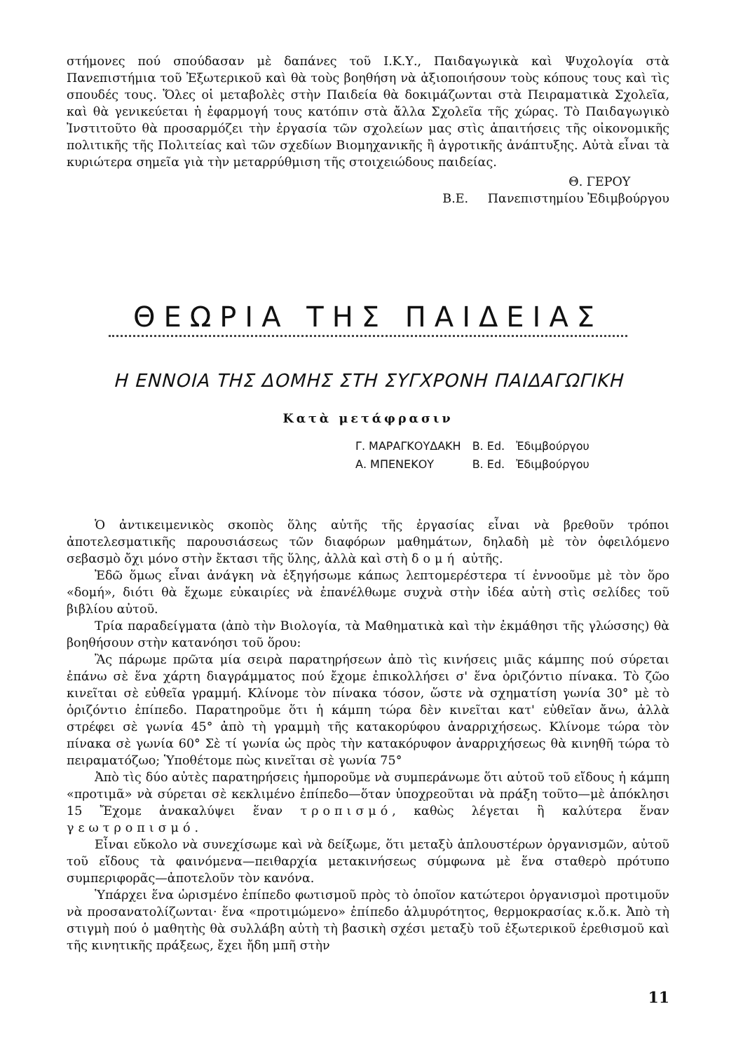στήμονες πού σπούδασαν μὲ δαπάνες τοῦ Ι.Κ.Υ., Παιδαγωγικὰ καὶ Ψυχολογία στὰ Πανεπιστήμια τοῦ Ἐξωτερικοῦ καὶ θὰ τοὺς βοηθήση νὰ ἀξιοποιήσουν τοὺς κόπους τους καὶ τὶς σπουδές τους. Ὅλες οἱ μεταβολὲς στὴν Παιδεία θὰ δοκιμάζωνται στὰ Πειραματικὰ Σχολεῖα, καὶ θὰ γενικεύεται ἡ ἐφαρμογή τους κατόπιν στὰ ἄλλα Σχολεῖα τῆς χώρας. Τὸ Παιδαγωγικὸ Ἰνστιτοῦτο θὰ προσαρμόζει τὴν ἐργασία τῶν σχολείων μας στὶς ἀπαιτήσεις τῆς οἰκονομικῆς πολιτικῆς τῆς Πολιτείας καὶ τῶν σχεδίων Βιομηχανικῆς ἢ ἀγροτικῆς ἀνάπτυξης. Αὐτὰ εἶναι τὰ κυριώτερα σημεῖα γιὰ τὴν μεταρρύθμιση τῆς στοιχειώδους παιδείας.
Θ. ΓΕΡΟΥ
B.E. Πανεπιστημίου Ἐδιμβούργου
ΘΕΩΡΙΑ ΤΗΣ ΠΑΙΔΕΙΑΣ
Η ΕΝΝΟΙΑ ΤΗΣ ΔΟΜΗΣ ΣΤΗ ΣΥΓΧΡΟΝΗ ΠΑΙΔΑΓΩΓΙΚΗ
Κατὰ μετάφρασιν
| Γ. ΜΑΡΑΓΚΟΥΔΑΚΗ | B. Ed. | Ἐδιμβούργου |
| Α. ΜΠΕΝΕΚΟΥ | B. Ed. | Ἐδιμβούργου |
Ὁ ἀντικειμενικὸς σκοπὸς ὅλης αὐτῆς τῆς ἐργασίας εἶναι νὰ βρεθοῦν τρόποι ἀποτελεσματικῆς παρουσιάσεως τῶν διαφόρων μαθημάτων, δηλαδὴ μὲ τὸν ὀφειλόμενο σεβασμὸ ὄχι μόνο στὴν ἔκτασι τῆς ὕλης, ἀλλὰ καὶ στὴ δομή αὐτῆς.
Ἐδῶ ὅμως εἶναι ἀνάγκη νὰ ἐξηγήσωμε κάπως λεπτομερέστερα τί ἐννοοῦμε μὲ τὸν ὅρο «δομή», διότι θὰ ἔχωμε εὐκαιρίες νὰ ἐπανέλθωμε συχνὰ στὴν ἰδέα αὐτὴ στὶς σελίδες τοῦ βιβλίου αὐτοῦ.
Τρία παραδείγματα (ἀπὸ τὴν Βιολογία, τὰ Μαθηματικὰ καὶ τὴν ἐκμάθησι τῆς γλώσσης) θὰ βοηθήσουν στὴν κατανόησι τοῦ ὅρου:
Ἂς πάρωμε πρῶτα μία σειρὰ παρατηρήσεων ἀπὸ τὶς κινήσεις μιᾶς κάμπης πού σύρεται ἐπάνω σὲ ἕνα χάρτη διαγράμματος πού ἔχομε ἐπικολλήσει σ' ἕνα ὁριζόντιο πίνακα. Τὸ ζῶο κινεῖται σὲ εὐθεῖα γραμμή. Κλίνομε τὸν πίνακα τόσον, ὥστε νὰ σχηματίση γωνία 30° μὲ τὸ ὁριζόντιο ἐπίπεδο. Παρατηροῦμε ὅτι ἡ κάμπη τώρα δὲν κινεῖται κατ' εὐθεῖαν ἄνω, ἀλλὰ στρέφει σὲ γωνία 45° ἀπὸ τὴ γραμμὴ τῆς κατακορύφου ἀναρριχήσεως. Κλίνομε τώρα τὸν πίνακα σὲ γωνία 60° Σὲ τί γωνία ὡς πρὸς τὴν κατακόρυφον ἀναρριχήσεως θὰ κινηθῆ τώρα τὸ πειραματόζωο; Ὑποθέτομε πὼς κινεῖται σὲ γωνία 75°
Ἀπὸ τὶς δύο αὐτὲς παρατηρήσεις ἠμποροῦμε νὰ συμπεράνωμε ὅτι αὐτοῦ τοῦ εἴδους ἡ κάμπη «προτιμᾶ» νὰ σύρεται σὲ κεκλιμένο ἐπίπεδο—ὅταν ὑποχρεοῦται νὰ πράξη τοῦτο—μὲ ἀπόκλησι 15 Ἔχομε ἀνακαλύψει ἕναν τροπισμό, καθὼς λέγεται ἢ καλύτερα ἕναν γεωτροπισμό.
Εἶναι εὔκολο νὰ συνεχίσωμε καὶ νὰ δείξωμε, ὅτι μεταξὺ ἁπλουστέρων ὀργανισμῶν, αὐτοῦ τοῦ εἴδους τὰ φαινόμενα—πειθαρχία μετακινήσεως σύμφωνα μὲ ἕνα σταθερὸ πρότυπο συμπεριφορᾶς—ἀποτελοῦν τὸν κανόνα.
Ὑπάρχει ἕνα ὡρισμένο ἐπίπεδο φωτισμοῦ πρὸς τὸ ὁποῖον κατώτεροι ὀργανισμοὶ προτιμοῦν νὰ προσανατολίζωνται· ἕνα «προτιμώμενο» ἐπίπεδο ἁλμυρότητος, θερμοκρασίας κ.ὅ.κ. Ἀπὸ τὴ στιγμὴ πού ὁ μαθητὴς θὰ συλλάβη αὐτὴ τὴ βασικὴ σχέσι μεταξὺ τοῦ ἐξωτερικοῦ ἐρεθισμοῦ καὶ τῆς κινητικῆς πράξεως, ἔχει ἤδη μπῆ στὴν
11